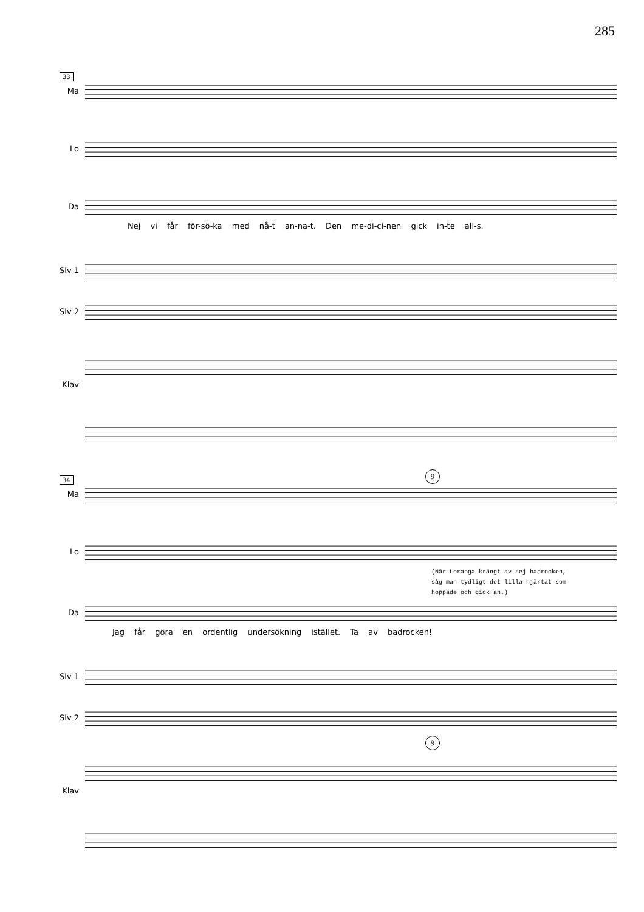285
33
Ma
Lo
Da
Nej vi får för-sö-ka med nå-t an-na-t. Den me-di-ci-nen gick in-te all-s.
Slv 1
Slv 2
Klav
34
9
Ma
Lo
(När Loranga krängt av sej badrocken,
såg man tydligt det lilla hjärtat som
hoppade och gick an.)
Da
Jag får göra en ordentlig undersökning istället. Ta av badrocken!
Slv 1
Slv 2
9
Klav